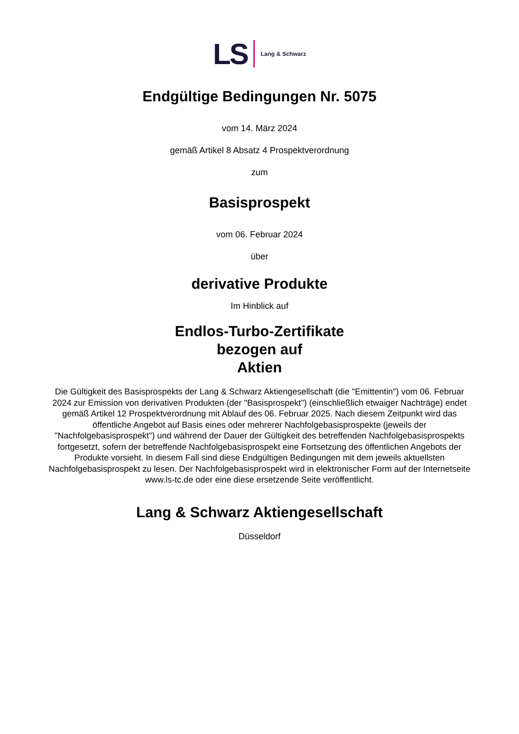LS Lang & Schwarz
Endgültige Bedingungen Nr. 5075
vom 14. März 2024
gemäß Artikel 8 Absatz 4 Prospektverordnung
zum
Basisprospekt
vom 06. Februar 2024
über
derivative Produkte
Im Hinblick auf
Endlos-Turbo-Zertifikate
bezogen auf
Aktien
Die Gültigkeit des Basisprospekts der Lang & Schwarz Aktiengesellschaft (die "Emittentin") vom 06. Februar 2024 zur Emission von derivativen Produkten (der "Basisprospekt") (einschließlich etwaiger Nachträge) endet gemäß Artikel 12 Prospektverordnung mit Ablauf des 06. Februar 2025. Nach diesem Zeitpunkt wird das öffentliche Angebot auf Basis eines oder mehrerer Nachfolgebasisprospekte (jeweils der "Nachfolgebasisprospekt") und während der Dauer der Gültigkeit des betreffenden Nachfolgebasisprospekts fortgesetzt, sofern der betreffende Nachfolgebasisprospekt eine Fortsetzung des öffentlichen Angebots der Produkte vorsieht. In diesem Fall sind diese Endgültigen Bedingungen mit dem jeweils aktuellsten Nachfolgebasisprospekt zu lesen. Der Nachfolgebasisprospekt wird in elektronischer Form auf der Internetseite www.ls-tc.de oder eine diese ersetzende Seite veröffentlicht.
Lang & Schwarz Aktiengesellschaft
Düsseldorf